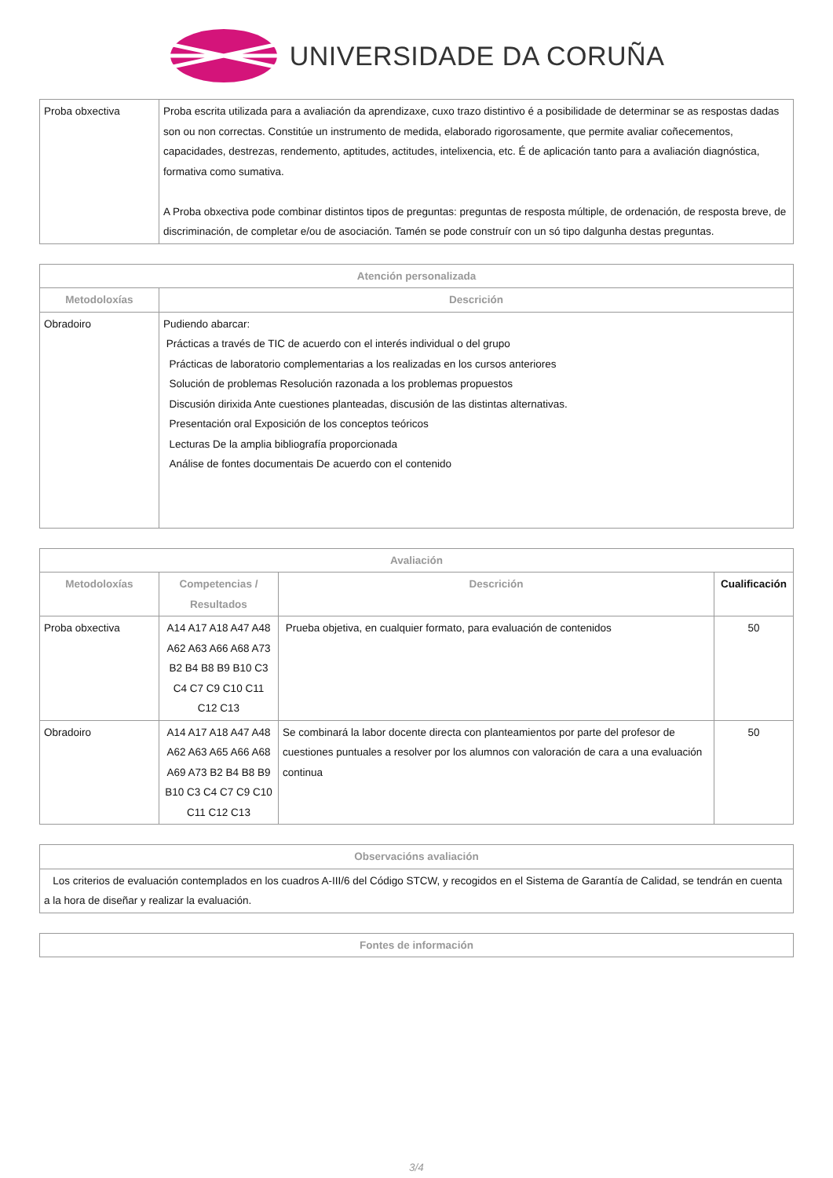UNIVERSIDADE DA CORUÑA
| Proba obxectiva | Proba escrita utilizada para a avaliación da aprendizaxe, cuxo trazo distintivo é a posibilidade de determinar se as respostas dadas son ou non correctas. Constitúe un instrumento de medida, elaborado rigorosamente, que permite avaliar coñecementos, capacidades, destrezas, rendemento, aptitudes, actitudes, intelixencia, etc. É de aplicación tanto para a avaliación diagnóstica, formativa como sumativa. A Proba obxectiva pode combinar distintos tipos de preguntas: preguntas de resposta múltiple, de ordenación, de resposta breve, de discriminación, de completar e/ou de asociación. Tamén se pode construír con un só tipo dalgunha destas preguntas. |
| Atención personalizada | |
| --- | --- |
| Metodoloxías | Descrición |
| Obradoiro | Pudiendo abarcar: Prácticas a través de TIC de acuerdo con el interés individual o del grupo Prácticas de laboratorio complementarias a los realizadas en los cursos anteriores Solución de problemas Resolución razonada a los problemas propuestos Discusión dirixida Ante cuestiones planteadas, discusión de las distintas alternativas. Presentación oral Exposición de los conceptos teóricos Lecturas De la amplia bibliografía proporcionada Análise de fontes documentais De acuerdo con el contenido |
| Avaliación | | | |
| --- | --- | --- | --- |
| Metodoloxías | Competencias / Resultados | Descrición | Cualificación |
| Proba obxectiva | A14 A17 A18 A47 A48 A62 A63 A66 A68 A73 B2 B4 B8 B9 B10 C3 C4 C7 C9 C10 C11 C12 C13 | Prueba objetiva, en cualquier formato, para evaluación de contenidos | 50 |
| Obradoiro | A14 A17 A18 A47 A48 A62 A63 A65 A66 A68 A69 A73 B2 B4 B8 B9 B10 C3 C4 C7 C9 C10 C11 C12 C13 | Se combinará la labor docente directa con planteamientos por parte del profesor de cuestiones puntuales a resolver por los alumnos con valoración de cara a una evaluación continua | 50 |
| Observacións avaliación |
| --- |
| Los criterios de evaluación contemplados en los cuadros A-III/6 del Código STCW, y recogidos en el Sistema de Garantía de Calidad, se tendrán en cuenta a la hora de diseñar y realizar la evaluación. |
| Fontes de información |
| --- |
3/4